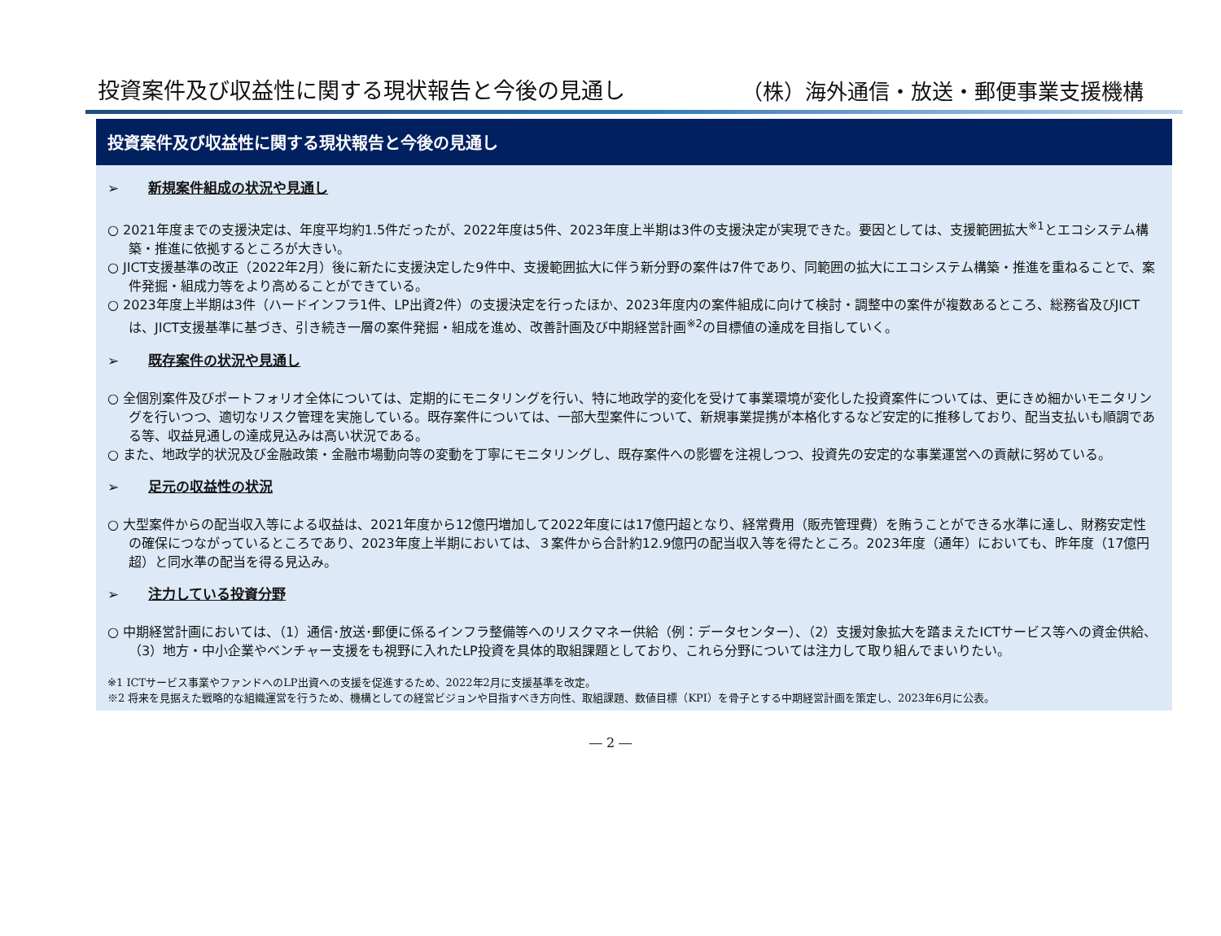投資案件及び収益性に関する現状報告と今後の見通し
（株）海外通信・放送・郵便事業支援機構
投資案件及び収益性に関する現状報告と今後の見通し
➢ 新規案件組成の状況や見通し
○ 2021年度までの支援決定は、年度平均約1.5件だったが、2022年度は5件、2023年度上半期は3件の支援決定が実現できた。要因としては、支援範囲拡大<sup>※1</sup>とエコシステム構築・推進に依拠するところが大きい。
○ JICT支援基準の改正（2022年2月）後に新たに支援決定した9件中、支援範囲拡大に伴う新分野の案件は7件であり、同範囲の拡大にエコシステム構築・推進を重ねることで、案件発掘・組成力等をより高めることができている。
○ 2023年度上半期は3件（ハードインフラ1件、LP出資2件）の支援決定を行ったほか、2023年度内の案件組成に向けて検討・調整中の案件が複数あるところ、総務省及びJICTは、JICT支援基準に基づき、引き続き一層の案件発掘・組成を進め、改善計画及び中期経営計画<sup>※2</sup>の目標値の達成を目指していく。
➢ 既存案件の状況や見通し
○ 全個別案件及びポートフォリオ全体については、定期的にモニタリングを行い、特に地政学的変化を受けて事業環境が変化した投資案件については、更にきめ細かいモニタリングを行いつつ、適切なリスク管理を実施している。既存案件については、一部大型案件について、新規事業提携が本格化するなど安定的に推移しており、配当支払いも順調である等、収益見通しの達成見込みは高い状況である。
○ また、地政学的状況及び金融政策・金融市場動向等の変動を丁寧にモニタリングし、既存案件への影響を注視しつつ、投資先の安定的な事業運営への貢献に努めている。
➢ 足元の収益性の状況
○ 大型案件からの配当収入等による収益は、2021年度から12億円増加して2022年度には17億円超となり、経常費用（販売管理費）を賄うことができる水準に達し、財務安定性の確保につながっているところであり、2023年度上半期においては、３案件から合計約12.9億円の配当収入等を得たところ。2023年度（通年）においても、昨年度（17億円超）と同水準の配当を得る見込み。
➢ 注力している投資分野
○ 中期経営計画においては、（1）通信･放送･郵便に係るインフラ整備等へのリスクマネー供給（例：データセンター）、（2）支援対象拡大を踏まえたICTサービス等への資金供給、（3）地方・中小企業やベンチャー支援をも視野に入れたLP投資を具体的取組課題としており、これら分野については注力して取り組んでまいりたい。
※1 ICTサービス事業やファンドへのLP出資への支援を促進するため、2022年2月に支援基準を改定。
※2 将来を見据えた戦略的な組織運営を行うため、機構としての経営ビジョンや目指すべき方向性、取組課題、数値目標（KPI）を骨子とする中期経営計画を策定し、2023年6月に公表。
― 2 ―